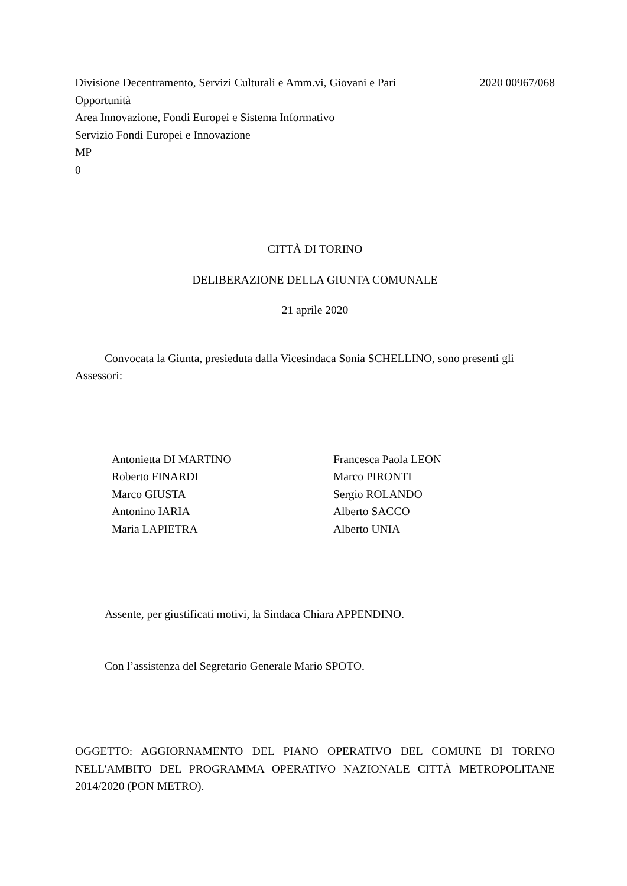Divisione Decentramento, Servizi Culturali e Amm.vi, Giovani e Pari
Opportunità
2020 00967/068
Area Innovazione, Fondi Europei e Sistema Informativo
Servizio Fondi Europei e Innovazione
MP
0
CITTÀ DI TORINO
DELIBERAZIONE DELLA GIUNTA COMUNALE
21 aprile 2020
Convocata la Giunta, presieduta dalla Vicesindaca Sonia SCHELLINO, sono presenti gli Assessori:
Antonietta DI MARTINO
Roberto FINARDI
Marco GIUSTA
Antonino IARIA
Maria LAPIETRA
Francesca Paola LEON
Marco PIRONTI
Sergio ROLANDO
Alberto SACCO
Alberto UNIA
Assente, per giustificati motivi, la Sindaca Chiara APPENDINO.
Con l’assistenza del Segretario Generale Mario SPOTO.
OGGETTO: AGGIORNAMENTO DEL PIANO OPERATIVO DEL COMUNE DI TORINO NELL'AMBITO DEL PROGRAMMA OPERATIVO NAZIONALE CITTÀ METROPOLITANE 2014/2020 (PON METRO).